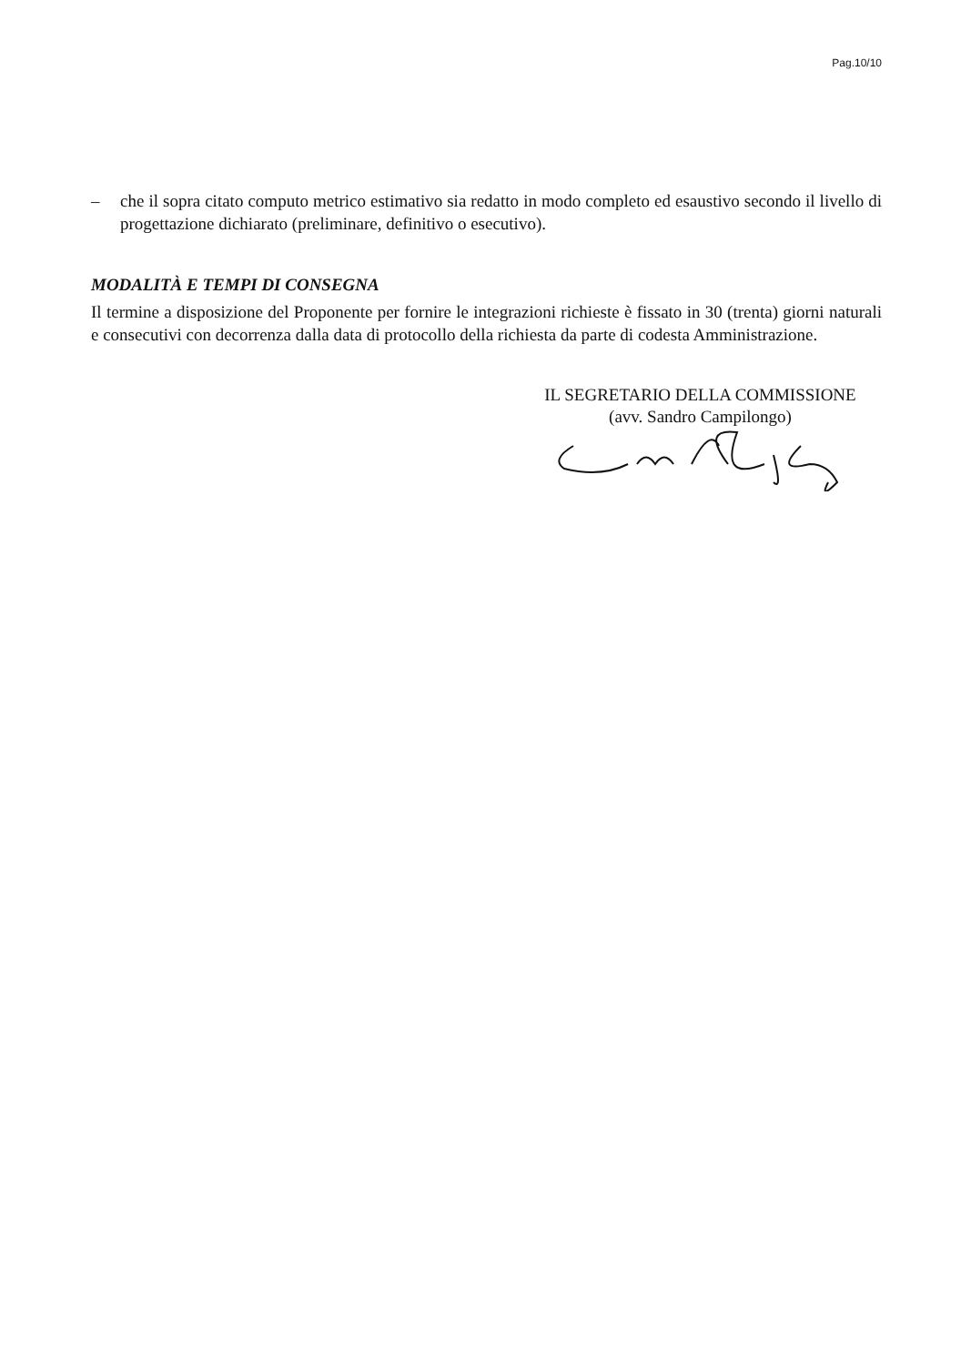Pag.10/10
– che il sopra citato computo metrico estimativo sia redatto in modo completo ed esaustivo secondo il livello di progettazione dichiarato (preliminare, definitivo o esecutivo).
MODALITÀ E TEMPI DI CONSEGNA
Il termine a disposizione del Proponente per fornire le integrazioni richieste è fissato in 30 (trenta) giorni naturali e consecutivi con decorrenza dalla data di protocollo della richiesta da parte di codesta Amministrazione.
IL SEGRETARIO DELLA COMMISSIONE
(avv. Sandro Campilongo)